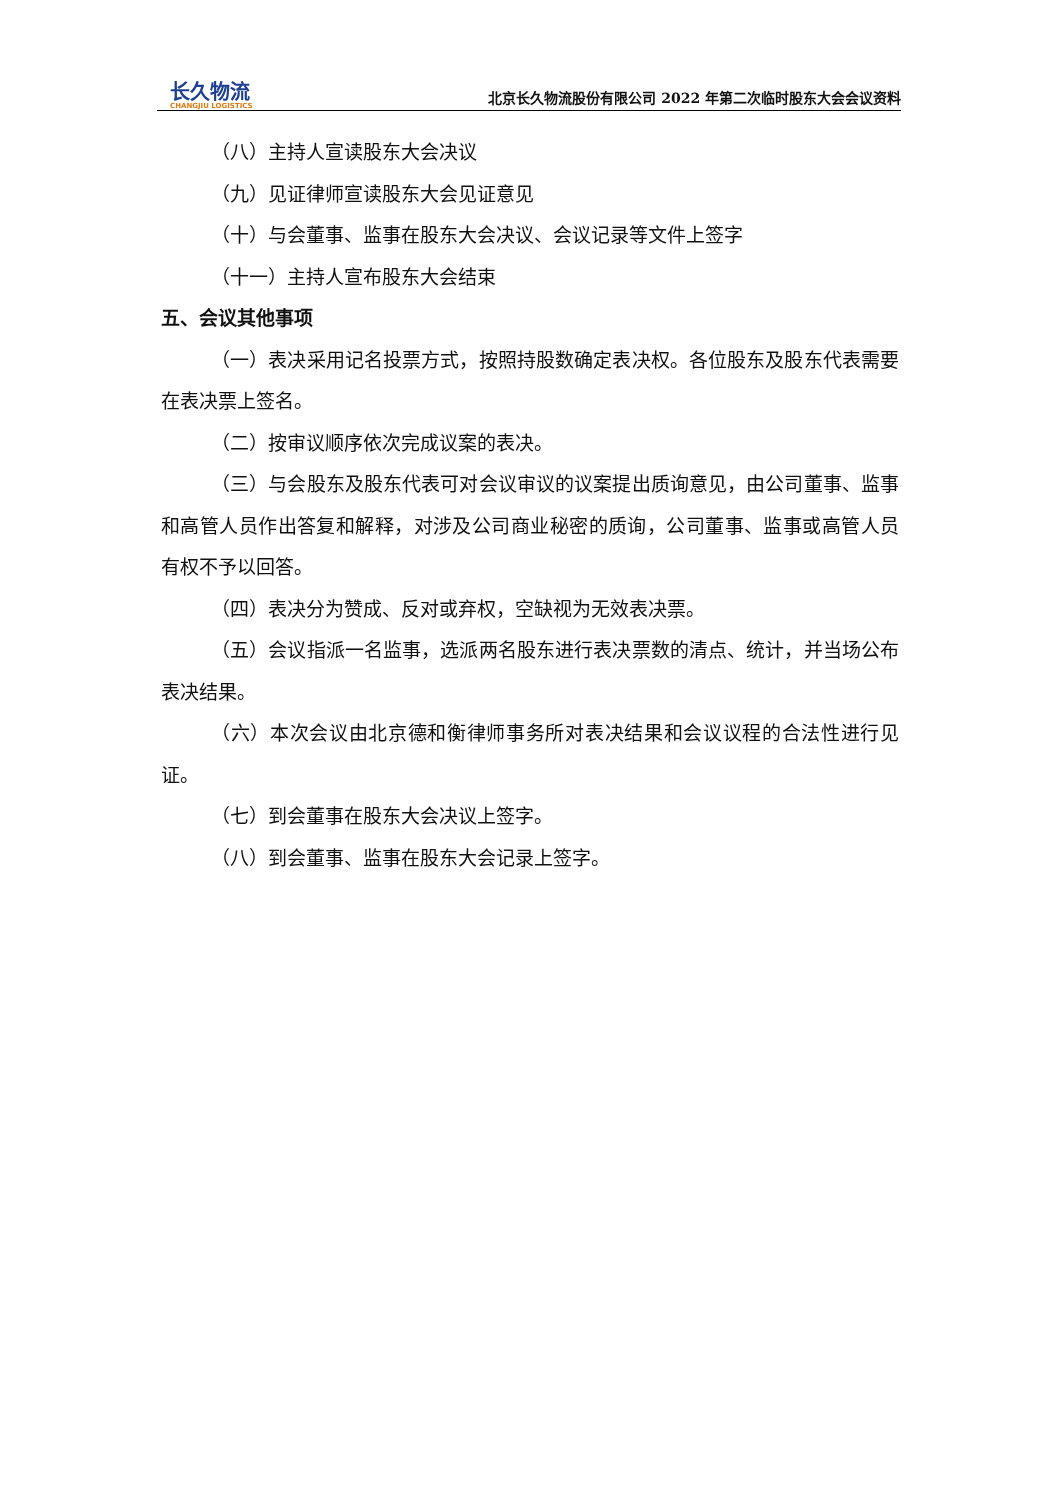长久物流
CHANGJIU LOGISTICS
北京长久物流股份有限公司 2022 年第二次临时股东大会会议资料
（八）主持人宣读股东大会决议
（九）见证律师宣读股东大会见证意见
（十）与会董事、监事在股东大会决议、会议记录等文件上签字
（十一）主持人宣布股东大会结束
五、会议其他事项
（一）表决采用记名投票方式，按照持股数确定表决权。各位股东及股东代表需要在表决票上签名。
（二）按审议顺序依次完成议案的表决。
（三）与会股东及股东代表可对会议审议的议案提出质询意见，由公司董事、监事和高管人员作出答复和解释，对涉及公司商业秘密的质询，公司董事、监事或高管人员有权不予以回答。
（四）表决分为赞成、反对或弃权，空缺视为无效表决票。
（五）会议指派一名监事，选派两名股东进行表决票数的清点、统计，并当场公布表决结果。
（六）本次会议由北京德和衡律师事务所对表决结果和会议议程的合法性进行见证。
（七）到会董事在股东大会决议上签字。
（八）到会董事、监事在股东大会记录上签字。